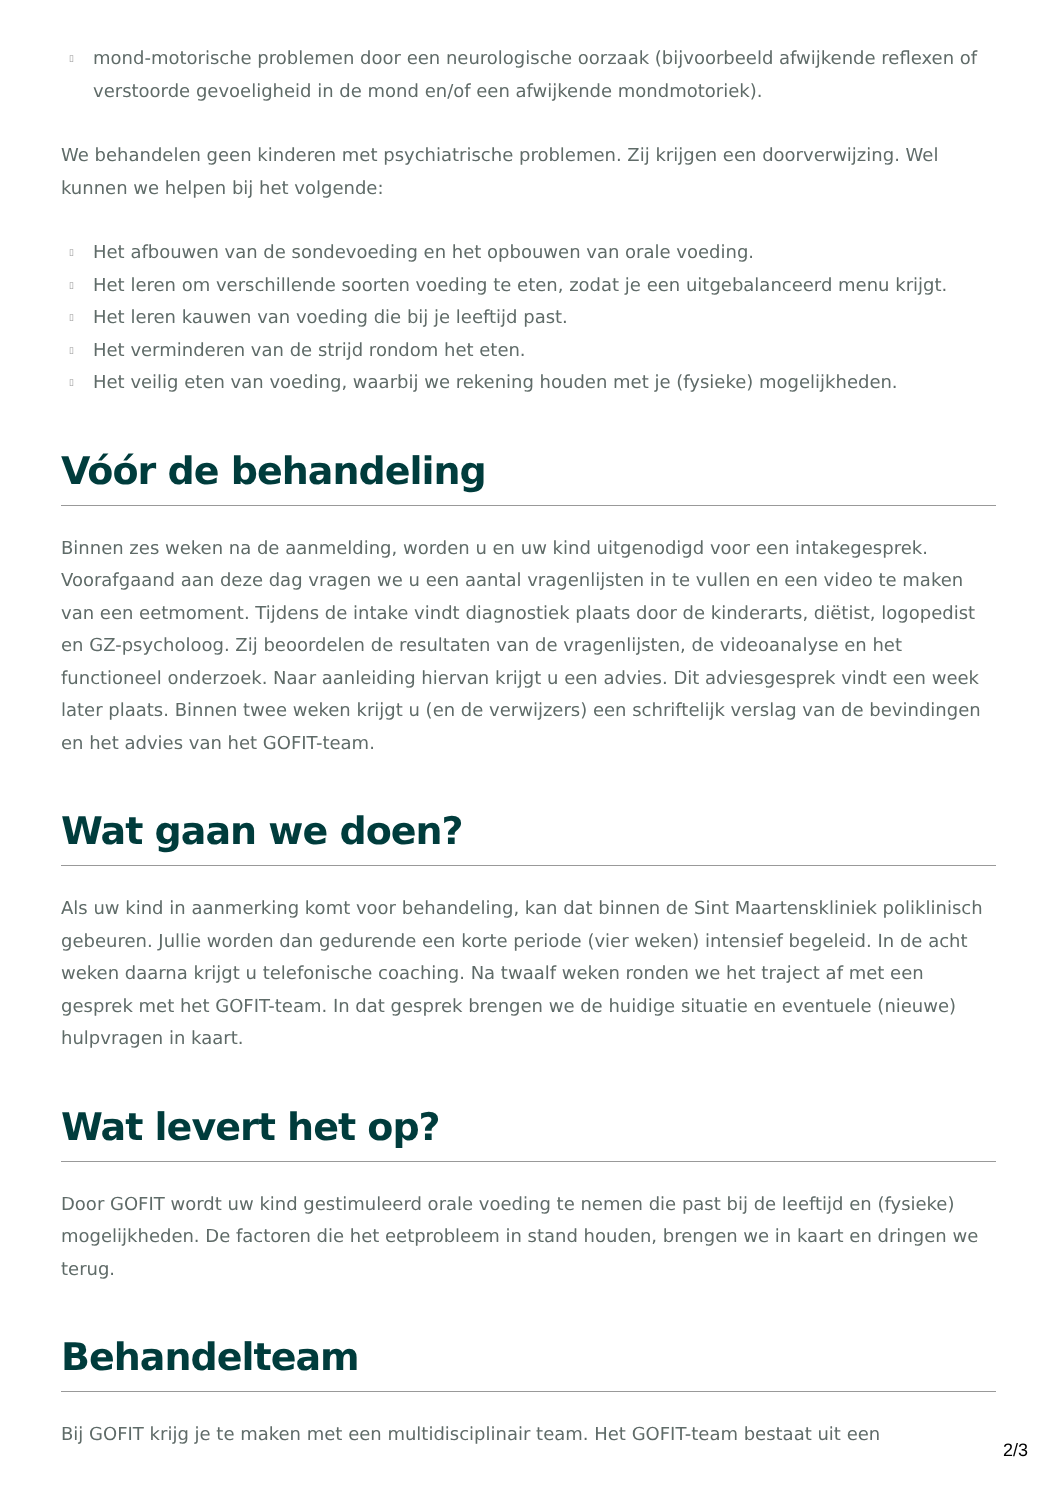▯ mond-motorische problemen door een neurologische oorzaak (bijvoorbeeld afwijkende reflexen of verstoorde gevoeligheid in de mond en/of een afwijkende mondmotoriek).
We behandelen geen kinderen met psychiatrische problemen. Zij krijgen een doorverwijzing. Wel kunnen we helpen bij het volgende:
▯ Het afbouwen van de sondevoeding en het opbouwen van orale voeding.
▯ Het leren om verschillende soorten voeding te eten, zodat je een uitgebalanceerd menu krijgt.
▯ Het leren kauwen van voeding die bij je leeftijd past.
▯ Het verminderen van de strijd rondom het eten.
▯ Het veilig eten van voeding, waarbij we rekening houden met je (fysieke) mogelijkheden.
Vóór de behandeling
Binnen zes weken na de aanmelding, worden u en uw kind uitgenodigd voor een intakegesprek. Voorafgaand aan deze dag vragen we u een aantal vragenlijsten in te vullen en een video te maken van een eetmoment. Tijdens de intake vindt diagnostiek plaats door de kinderarts, diëtist, logopedist en GZ-psycholoog. Zij beoordelen de resultaten van de vragenlijsten, de videoanalyse en het functioneel onderzoek. Naar aanleiding hiervan krijgt u een advies. Dit adviesgesprek vindt een week later plaats. Binnen twee weken krijgt u (en de verwijzers) een schriftelijk verslag van de bevindingen en het advies van het GOFIT-team.
Wat gaan we doen?
Als uw kind in aanmerking komt voor behandeling, kan dat binnen de Sint Maartenskliniek poliklinisch gebeuren. Jullie worden dan gedurende een korte periode (vier weken) intensief begeleid. In de acht weken daarna krijgt u telefonische coaching. Na twaalf weken ronden we het traject af met een gesprek met het GOFIT-team. In dat gesprek brengen we de huidige situatie en eventuele (nieuwe) hulpvragen in kaart.
Wat levert het op?
Door GOFIT wordt uw kind gestimuleerd orale voeding te nemen die past bij de leeftijd en (fysieke) mogelijkheden. De factoren die het eetprobleem in stand houden, brengen we in kaart en dringen we terug.
Behandelteam
Bij GOFIT krijg je te maken met een multidisciplinair team. Het GOFIT-team bestaat uit een
2/3